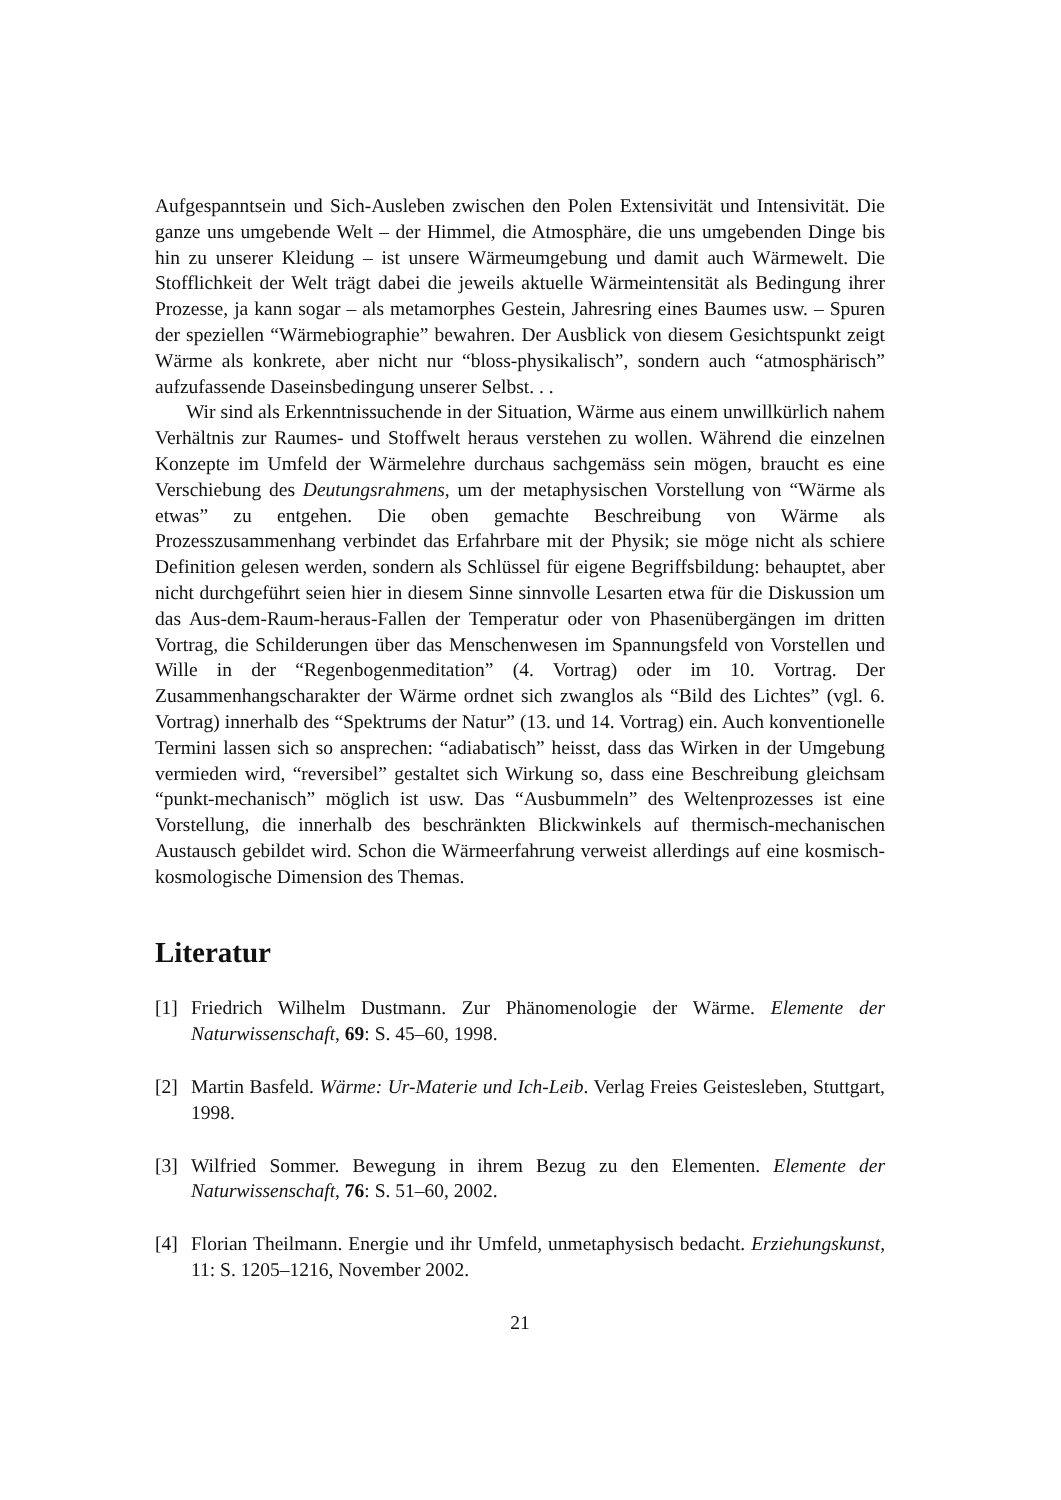Aufgespanntsein und Sich-Ausleben zwischen den Polen Extensivität und Intensivität. Die ganze uns umgebende Welt – der Himmel, die Atmosphäre, die uns umgebenden Dinge bis hin zu unserer Kleidung – ist unsere Wärmeumgebung und damit auch Wärmewelt. Die Stofflichkeit der Welt trägt dabei die jeweils aktuelle Wärmeintensität als Bedingung ihrer Prozesse, ja kann sogar – als metamorphes Gestein, Jahresring eines Baumes usw. – Spuren der speziellen “Wärmebiographie” bewahren. Der Ausblick von diesem Gesichtspunkt zeigt Wärme als konkrete, aber nicht nur “bloss-physikalisch”, sondern auch “atmosphärisch” aufzufassende Daseinsbedingung unserer Selbst. . .
Wir sind als Erkenntnissuchende in der Situation, Wärme aus einem unwillkürlich nahem Verhältnis zur Raumes- und Stoffwelt heraus verstehen zu wollen. Während die einzelnen Konzepte im Umfeld der Wärmelehre durchaus sachgemäss sein mögen, braucht es eine Verschiebung des Deutungsrahmens, um der metaphysischen Vorstellung von “Wärme als etwas” zu entgehen. Die oben gemachte Beschreibung von Wärme als Prozesszusammenhang verbindet das Erfahrbare mit der Physik; sie möge nicht als schiere Definition gelesen werden, sondern als Schlüssel für eigene Begriffsbildung: behauptet, aber nicht durchgeführt seien hier in diesem Sinne sinnvolle Lesarten etwa für die Diskussion um das Aus-dem-Raum-heraus-Fallen der Temperatur oder von Phasenübergängen im dritten Vortrag, die Schilderungen über das Menschenwesen im Spannungsfeld von Vorstellen und Wille in der “Regenbogenmeditation” (4. Vortrag) oder im 10. Vortrag. Der Zusammenhangscharakter der Wärme ordnet sich zwanglos als “Bild des Lichtes” (vgl. 6. Vortrag) innerhalb des “Spektrums der Natur” (13. und 14. Vortrag) ein. Auch konventionelle Termini lassen sich so ansprechen: “adiabatisch” heisst, dass das Wirken in der Umgebung vermieden wird, “reversibel” gestaltet sich Wirkung so, dass eine Beschreibung gleichsam “punkt-mechanisch” möglich ist usw. Das “Ausbummeln” des Weltenprozesses ist eine Vorstellung, die innerhalb des beschränkten Blickwinkels auf thermisch-mechanischen Austausch gebildet wird. Schon die Wärmeerfahrung verweist allerdings auf eine kosmisch-kosmologische Dimension des Themas.
Literatur
[1] Friedrich Wilhelm Dustmann. Zur Phänomenologie der Wärme. Elemente der Naturwissenschaft, 69: S. 45–60, 1998.
[2] Martin Basfeld. Wärme: Ur-Materie und Ich-Leib. Verlag Freies Geistesleben, Stuttgart, 1998.
[3] Wilfried Sommer. Bewegung in ihrem Bezug zu den Elementen. Elemente der Naturwissenschaft, 76: S. 51–60, 2002.
[4] Florian Theilmann. Energie und ihr Umfeld, unmetaphysisch bedacht. Erziehungskunst, 11: S. 1205–1216, November 2002.
21